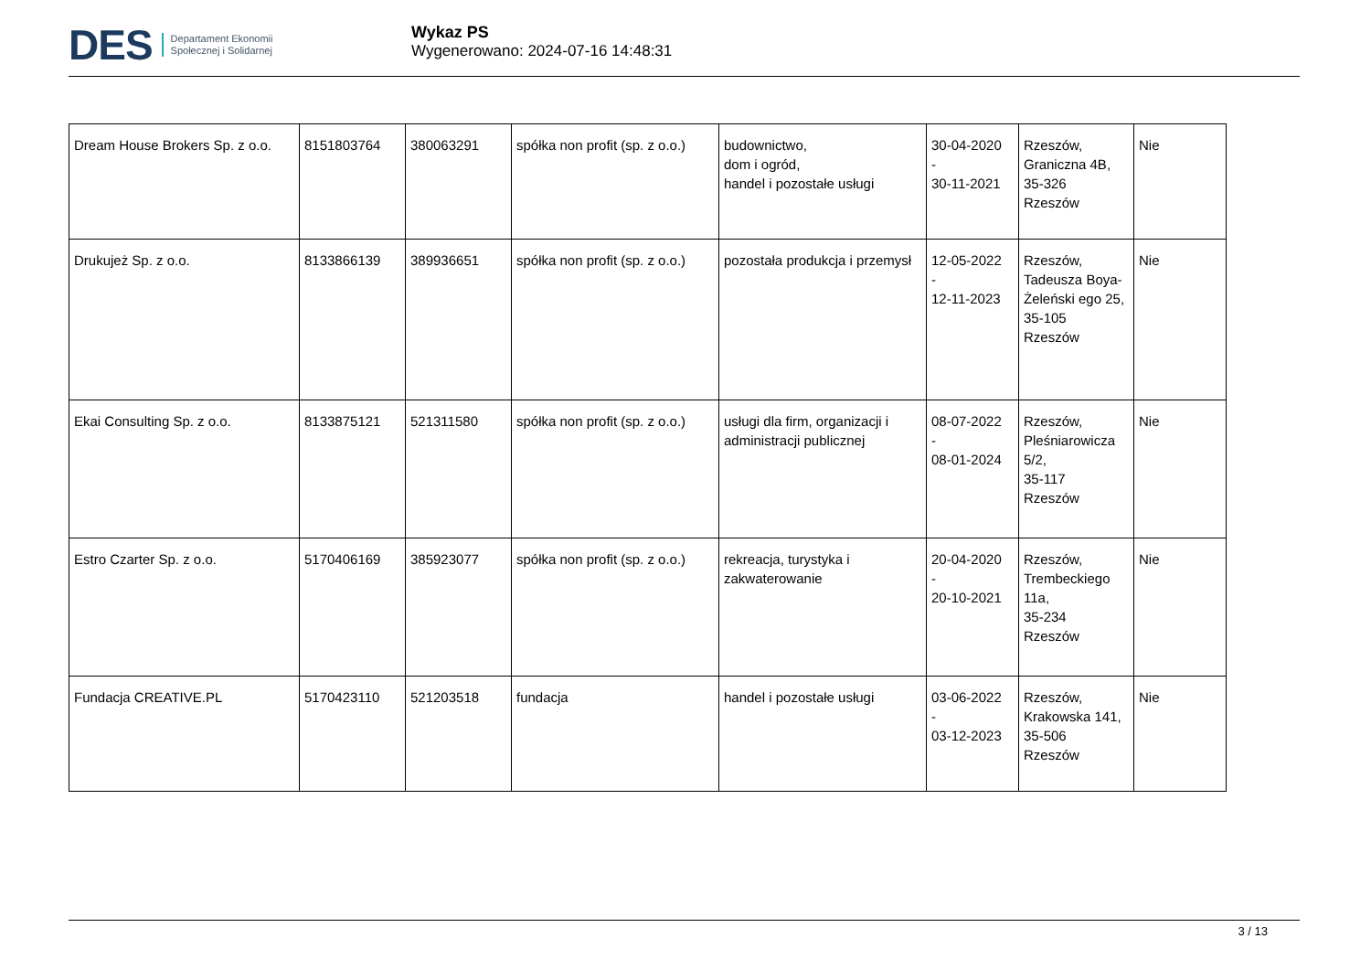DES
Departament Ekonomii
Społecznej i Solidarnej
Wykaz PS
Wygenerowano: 2024-07-16 14:48:31
| Dream House Brokers Sp. z o.o. | 8151803764 | 380063291 | spółka non profit (sp. z o.o.) | budownictwo, dom i ogród, handel i pozostałe usługi | 30-04-2020 - 30-11-2021 | Rzeszów, Graniczna 4B, 35-326 Rzeszów | Nie |
| Drukujeż Sp. z o.o. | 8133866139 | 389936651 | spółka non profit (sp. z o.o.) | pozostała produkcja i przemysł | 12-05-2022 - 12-11-2023 | Rzeszów, Tadeusza Boya-Żeleński ego 25, 35-105 Rzeszów | Nie |
| Ekai Consulting Sp. z o.o. | 8133875121 | 521311580 | spółka non profit (sp. z o.o.) | usługi dla firm, organizacji i administracji publicznej | 08-07-2022 - 08-01-2024 | Rzeszów, Pleśniarowicza 5/2, 35-117 Rzeszów | Nie |
| Estro Czarter Sp. z o.o. | 5170406169 | 385923077 | spółka non profit (sp. z o.o.) | rekreacja, turystyka i zakwaterowanie | 20-04-2020 - 20-10-2021 | Rzeszów, Trembeckiego 11a, 35-234 Rzeszów | Nie |
| Fundacja CREATIVE.PL | 5170423110 | 521203518 | fundacja | handel i pozostałe usługi | 03-06-2022 - 03-12-2023 | Rzeszów, Krakowska 141, 35-506 Rzeszów | Nie |
3 / 13